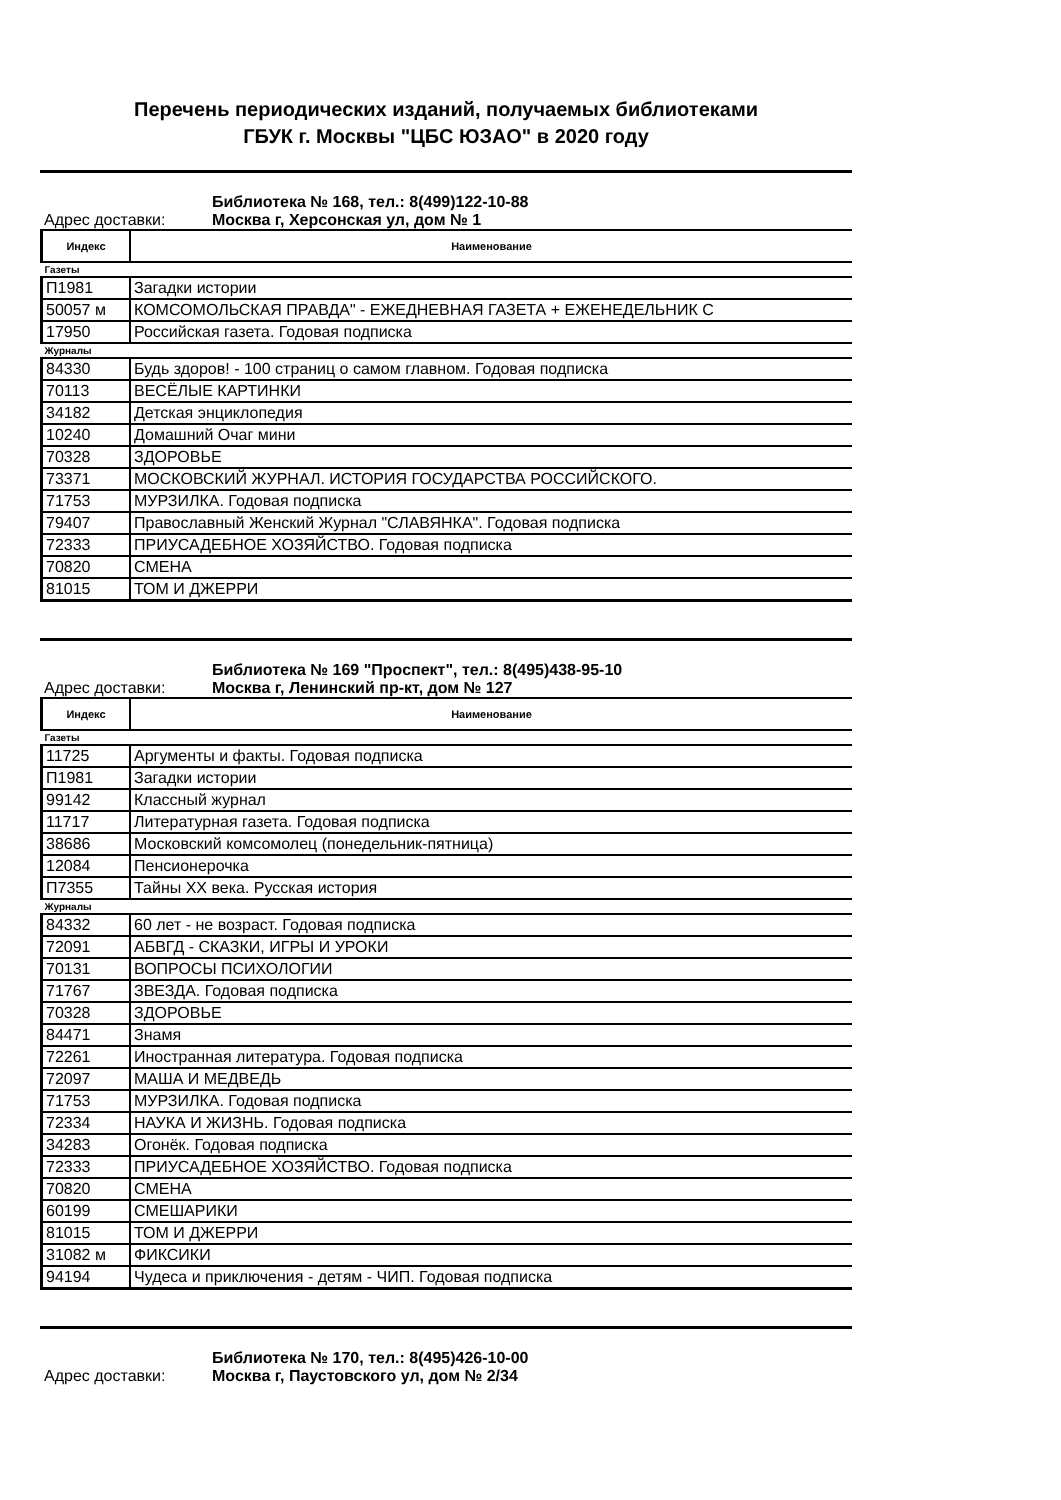Перечень периодических изданий, получаемых библиотеками
ГБУК г. Москвы "ЦБС ЮЗАО" в 2020 году
Библиотека № 168, тел.: 8(499)122-10-88
Адрес доставки: Москва г, Херсонская ул, дом № 1
| Индекс | Наименование |
| --- | --- |
| Газеты | |
| П1981 | Загадки истории |
| 50057 м | КОМСОМОЛЬСКАЯ ПРАВДА" - ЕЖЕДНЕВНАЯ ГАЗЕТА + ЕЖЕНЕДЕЛЬНИК С |
| 17950 | Российская газета. Годовая подписка |
| Журналы | |
| 84330 | Будь здоров! - 100 страниц о самом главном. Годовая подписка |
| 70113 | ВЕСЁЛЫЕ КАРТИНКИ |
| 34182 | Детская энциклопедия |
| 10240 | Домашний Очаг мини |
| 70328 | ЗДОРОВЬЕ |
| 73371 | МОСКОВСКИЙ ЖУРНАЛ. ИСТОРИЯ ГОСУДАРСТВА РОССИЙСКОГО. |
| 71753 | МУРЗИЛКА. Годовая подписка |
| 79407 | Православный Женский Журнал "СЛАВЯНКА". Годовая подписка |
| 72333 | ПРИУСАДЕБНОЕ ХОЗЯЙСТВО. Годовая подписка |
| 70820 | СМЕНА |
| 81015 | ТОМ И ДЖЕРРИ |
Библиотека № 169 "Проспект", тел.: 8(495)438-95-10
Адрес доставки: Москва г, Ленинский пр-кт, дом № 127
| Индекс | Наименование |
| --- | --- |
| Газеты | |
| 11725 | Аргументы и факты. Годовая подписка |
| П1981 | Загадки истории |
| 99142 | Классный журнал |
| 11717 | Литературная газета. Годовая подписка |
| 38686 | Московский комсомолец (понедельник-пятница) |
| 12084 | Пенсионерочка |
| П7355 | Тайны XX века. Русская история |
| Журналы | |
| 84332 | 60 лет - не возраст. Годовая подписка |
| 72091 | АБВГД - СКАЗКИ, ИГРЫ И УРОКИ |
| 70131 | ВОПРОСЫ ПСИХОЛОГИИ |
| 71767 | ЗВЕЗДА. Годовая подписка |
| 70328 | ЗДОРОВЬЕ |
| 84471 | Знамя |
| 72261 | Иностранная литература. Годовая подписка |
| 72097 | МАША И МЕДВЕДЬ |
| 71753 | МУРЗИЛКА. Годовая подписка |
| 72334 | НАУКА И ЖИЗНЬ. Годовая подписка |
| 34283 | Огонёк. Годовая подписка |
| 72333 | ПРИУСАДЕБНОЕ ХОЗЯЙСТВО. Годовая подписка |
| 70820 | СМЕНА |
| 60199 | СМЕШАРИКИ |
| 81015 | ТОМ И ДЖЕРРИ |
| 31082 м | ФИКСИКИ |
| 94194 | Чудеса и приключения - детям - ЧИП. Годовая подписка |
Библиотека № 170, тел.: 8(495)426-10-00
Адрес доставки: Москва г, Паустовского ул, дом № 2/34